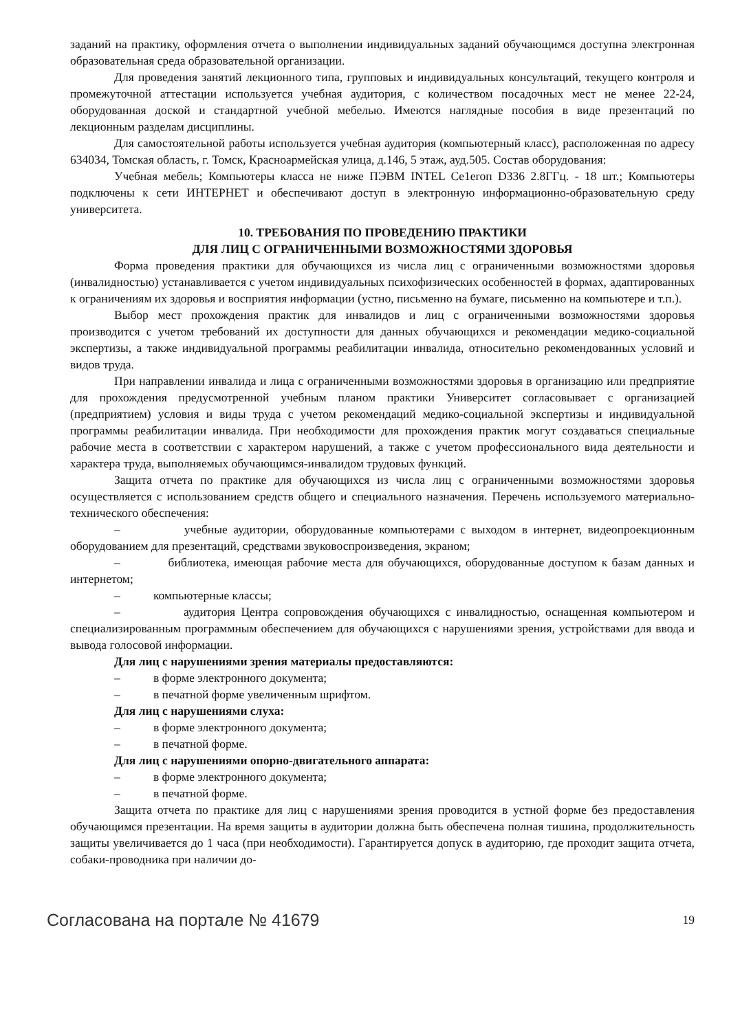заданий на практику, оформления отчета о выполнении индивидуальных заданий обучающимся доступна электронная образовательная среда образовательной организации.
Для проведения занятий лекционного типа, групповых и индивидуальных консультаций, текущего контроля и промежуточной аттестации используется учебная аудитория, с количеством посадочных мест не менее 22-24, оборудованная доской и стандартной учебной мебелью. Имеются наглядные пособия в виде презентаций по лекционным разделам дисциплины.
Для самостоятельной работы используется учебная аудитория (компьютерный класс), расположенная по адресу 634034, Томская область, г. Томск, Красноармейская улица, д.146, 5 этаж, ауд.505. Состав оборудования:
Учебная мебель; Компьютеры класса не ниже ПЭВМ INTEL Ce1eroп D336 2.8ГГц. - 18 шт.; Компьютеры подключены к сети ИНТЕРНЕТ и обеспечивают доступ в электронную информационно-образовательную среду университета.
10. ТРЕБОВАНИЯ ПО ПРОВЕДЕНИЮ ПРАКТИКИ
ДЛЯ ЛИЦ С ОГРАНИЧЕННЫМИ ВОЗМОЖНОСТЯМИ ЗДОРОВЬЯ
Форма проведения практики для обучающихся из числа лиц с ограниченными возможностями здоровья (инвалидностью) устанавливается с учетом индивидуальных психофизических особенностей в формах, адаптированных к ограничениям их здоровья и восприятия информации (устно, письменно на бумаге, письменно на компьютере и т.п.).
Выбор мест прохождения практик для инвалидов и лиц с ограниченными возможностями здоровья производится с учетом требований их доступности для данных обучающихся и рекомендации медико-социальной экспертизы, а также индивидуальной программы реабилитации инвалида, относительно рекомендованных условий и видов труда.
При направлении инвалида и лица с ограниченными возможностями здоровья в организацию или предприятие для прохождения предусмотренной учебным планом практики Университет согласовывает с организацией (предприятием) условия и виды труда с учетом рекомендаций медико-социальной экспертизы и индивидуальной программы реабилитации инвалида. При необходимости для прохождения практик могут создаваться специальные рабочие места в соответствии с характером нарушений, а также с учетом профессионального вида деятельности и характера труда, выполняемых обучающимся-инвалидом трудовых функций.
Защита отчета по практике для обучающихся из числа лиц с ограниченными возможностями здоровья осуществляется с использованием средств общего и специального назначения. Перечень используемого материально-технического обеспечения:
– учебные аудитории, оборудованные компьютерами с выходом в интернет, видеопроекционным оборудованием для презентаций, средствами звуковоспроизведения, экраном;
– библиотека, имеющая рабочие места для обучающихся, оборудованные доступом к базам данных и интернетом;
– компьютерные классы;
– аудитория Центра сопровождения обучающихся с инвалидностью, оснащенная компьютером и специализированным программным обеспечением для обучающихся с нарушениями зрения, устройствами для ввода и вывода голосовой информации.
Для лиц с нарушениями зрения материалы предоставляются:
– в форме электронного документа;
– в печатной форме увеличенным шрифтом.
Для лиц с нарушениями слуха:
– в форме электронного документа;
– в печатной форме.
Для лиц с нарушениями опорно-двигательного аппарата:
– в форме электронного документа;
– в печатной форме.
Защита отчета по практике для лиц с нарушениями зрения проводится в устной форме без предоставления обучающимся презентации. На время защиты в аудитории должна быть обеспечена полная тишина, продолжительность защиты увеличивается до 1 часа (при необходимости). Гарантируется допуск в аудиторию, где проходит защита отчета, собаки-проводника при наличии до-
Согласована на портале № 41679 19